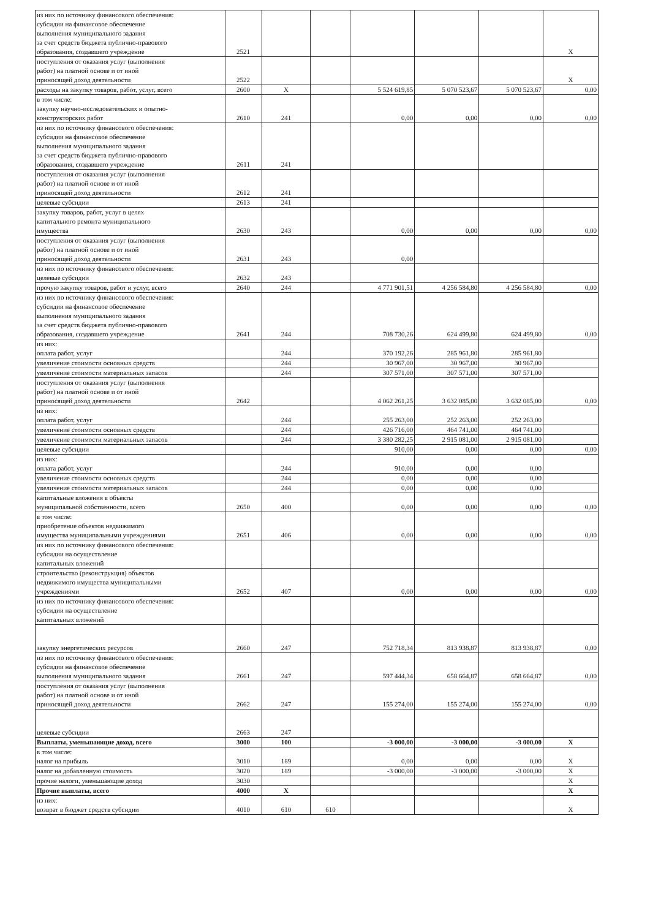| из них по источнику финансового обеспечения: субсидии на финансовое обеспечение выполнения муниципального задания за счет средств бюджета публично-правового образования, создавшего учреждение | 2521 | | | | | | X |
| поступления от оказания услуг (выполнения работ) на платной основе и от иной приносящей доход деятельности | 2522 | | | | | | X |
| расходы на закупку товаров, работ, услуг, всего | 2600 | X | | 5 524 619,85 | 5 070 523,67 | 5 070 523,67 | 0,00 |
| в том числе: закупку научно-исследовательских и опытно- конструкторских работ | 2610 | 241 | | 0,00 | 0,00 | 0,00 | 0,00 |
| из них по источнику финансового обеспечения: субсидии на финансовое обеспечение выполнения муниципального задания за счет средств бюджета публично-правового образования, создавшего учреждение | 2611 | 241 | | | | | |
| поступления от оказания услуг (выполнения работ) на платной основе и от иной приносящей доход деятельности | 2612 | 241 | | | | | |
| целевые субсидии | 2613 | 241 | | | | | |
| закупку товаров, работ, услуг в целях капитального ремонта муниципального имущества | 2630 | 243 | | 0,00 | 0,00 | 0,00 | 0,00 |
| поступления от оказания услуг (выполнения работ) на платной основе и от иной приносящей доход деятельности | 2631 | 243 | | 0,00 | | | |
| из них по источнику финансового обеспечения: целевые субсидии | 2632 | 243 | | | | | |
| прочую закупку товаров, работ и услуг, всего | 2640 | 244 | | 4 771 901,51 | 4 256 584,80 | 4 256 584,80 | 0,00 |
| из них по источнику финансового обеспечения: субсидии на финансовое обеспечение выполнения муниципального задания за счет средств бюджета публично-правового образования, создавшего учреждение | 2641 | 244 | | 708 730,26 | 624 499,80 | 624 499,80 | 0,00 |
| из них: оплата работ, услуг | | 244 | | 370 192,26 | 285 961,80 | 285 961,80 | |
| увеличение стоимости основных средств | | 244 | | 30 967,00 | 30 967,00 | 30 967,00 | |
| увеличение стоимости материальных запасов | | 244 | | 307 571,00 | 307 571,00 | 307 571,00 | |
| поступления от оказания услуг (выполнения работ) на платной основе и от иной приносящей доход деятельности | 2642 | | | 4 062 261,25 | 3 632 085,00 | 3 632 085,00 | 0,00 |
| из них: оплата работ, услуг | | 244 | | 255 263,00 | 252 263,00 | 252 263,00 | |
| увеличение стоимости основных средств | | 244 | | 426 716,00 | 464 741,00 | 464 741,00 | |
| увеличение стоимости материальных запасов | | 244 | | 3 380 282,25 | 2 915 081,00 | 2 915 081,00 | |
| целевые субсидии | | | | 910,00 | 0,00 | 0,00 | 0,00 |
| из них: оплата работ, услуг | | 244 | | 910,00 | 0,00 | 0,00 | |
| увеличение стоимости основных средств | | 244 | | 0,00 | 0,00 | 0,00 | |
| увеличение стоимости материальных запасов | | 244 | | 0,00 | 0,00 | 0,00 | |
| капитальные вложения в объекты муниципальной собственности, всего | 2650 | 400 | | 0,00 | 0,00 | 0,00 | 0,00 |
| в том числе: приобретение объектов недвижимого имущества муниципальными учреждениями | 2651 | 406 | | 0,00 | 0,00 | 0,00 | 0,00 |
| из них по источнику финансового обеспечения: субсидии на осуществление капитальных вложений | | | | | | | |
| строительство (реконструкция) объектов недвижимого имущества муниципальными учреждениями | 2652 | 407 | | 0,00 | 0,00 | 0,00 | 0,00 |
| из них по источнику финансового обеспечения: субсидии на осуществление капитальных вложений | | | | | | | |
| закупку энергетических ресурсов | 2660 | 247 | | 752 718,34 | 813 938,87 | 813 938,87 | 0,00 |
| из них по источнику финансового обеспечения: субсидии на финансовое обеспечение выполнения муниципального задания | 2661 | 247 | | 597 444,34 | 658 664,87 | 658 664,87 | 0,00 |
| поступления от оказания услуг (выполнения работ) на платной основе и от иной приносящей доход деятельности | 2662 | 247 | | 155 274,00 | 155 274,00 | 155 274,00 | 0,00 |
| целевые субсидии | 2663 | 247 | | | | | |
| Выплаты, уменьшающие доход, всего | 3000 | 100 | | -3 000,00 | -3 000,00 | -3 000,00 | X |
| в том числе: налог на прибыль | 3010 | 189 | | 0,00 | 0,00 | 0,00 | X |
| налог на добавленную стоимость | 3020 | 189 | | -3 000,00 | -3 000,00 | -3 000,00 | X |
| прочие налоги, уменьшающие доход | 3030 | | | | | | X |
| Прочие выплаты, всего | 4000 | X | | | | | X |
| из них: возврат в бюджет средств субсидии | 4010 | 610 | 610 | | | | X |